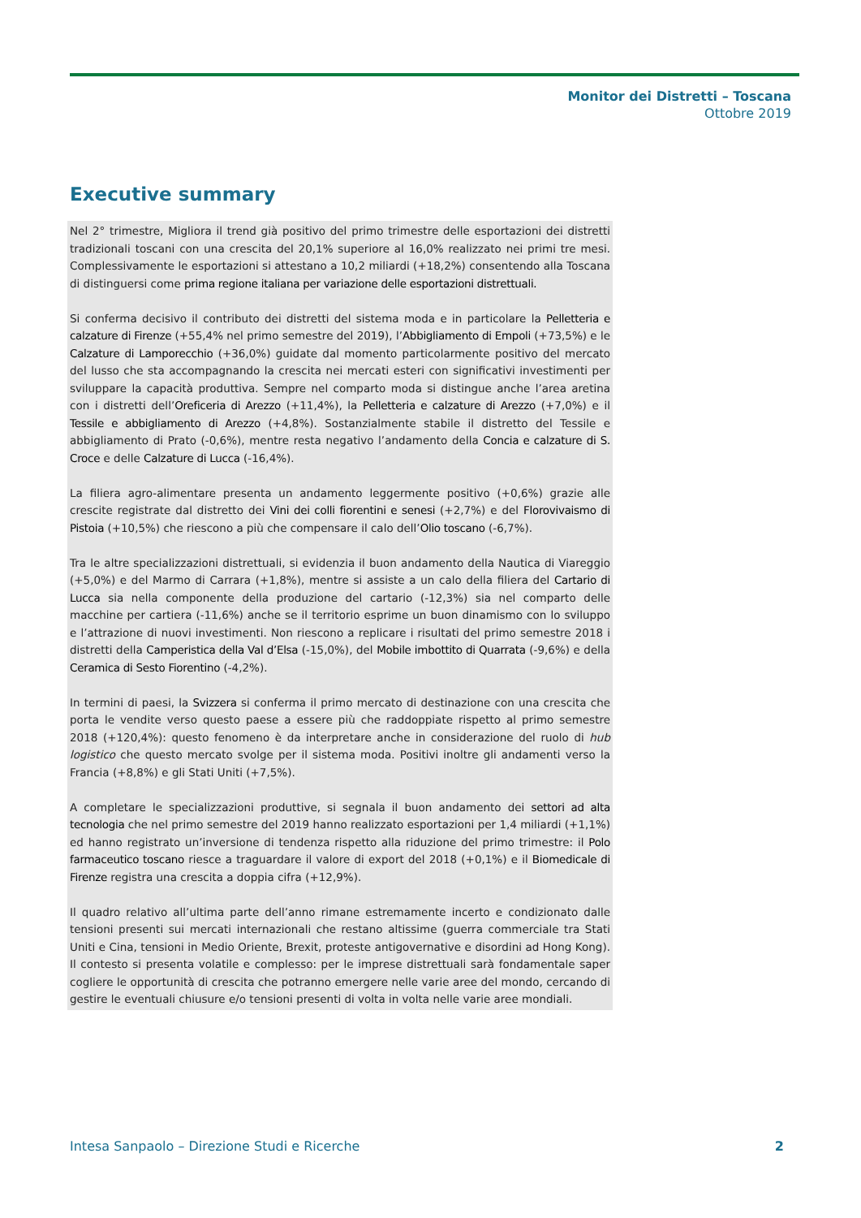Monitor dei Distretti – Toscana
Ottobre 2019
Executive summary
Nel 2° trimestre, Migliora il trend già positivo del primo trimestre delle esportazioni dei distretti tradizionali toscani con una crescita del 20,1% superiore al 16,0% realizzato nei primi tre mesi. Complessivamente le esportazioni si attestano a 10,2 miliardi (+18,2%) consentendo alla Toscana di distinguersi come prima regione italiana per variazione delle esportazioni distrettuali.
Si conferma decisivo il contributo dei distretti del sistema moda e in particolare la Pelletteria e calzature di Firenze (+55,4% nel primo semestre del 2019), l’Abbigliamento di Empoli (+73,5%) e le Calzature di Lamporecchio (+36,0%) guidate dal momento particolarmente positivo del mercato del lusso che sta accompagnando la crescita nei mercati esteri con significativi investimenti per sviluppare la capacità produttiva. Sempre nel comparto moda si distingue anche l’area aretina con i distretti dell’Oreficeria di Arezzo (+11,4%), la Pelletteria e calzature di Arezzo (+7,0%) e il Tessile e abbigliamento di Arezzo (+4,8%). Sostanzialmente stabile il distretto del Tessile e abbigliamento di Prato (-0,6%), mentre resta negativo l’andamento della Concia e calzature di S. Croce e delle Calzature di Lucca (-16,4%).
La filiera agro-alimentare presenta un andamento leggermente positivo (+0,6%) grazie alle crescite registrate dal distretto dei Vini dei colli fiorentini e senesi (+2,7%) e del Florovivaismo di Pistoia (+10,5%) che riescono a più che compensare il calo dell’Olio toscano (-6,7%).
Tra le altre specializzazioni distrettuali, si evidenzia il buon andamento della Nautica di Viareggio (+5,0%) e del Marmo di Carrara (+1,8%), mentre si assiste a un calo della filiera del Cartario di Lucca sia nella componente della produzione del cartario (-12,3%) sia nel comparto delle macchine per cartiera (-11,6%) anche se il territorio esprime un buon dinamismo con lo sviluppo e l’attrazione di nuovi investimenti. Non riescono a replicare i risultati del primo semestre 2018 i distretti della Camperistica della Val d’Elsa (-15,0%), del Mobile imbottito di Quarrata (-9,6%) e della Ceramica di Sesto Fiorentino (-4,2%).
In termini di paesi, la Svizzera si conferma il primo mercato di destinazione con una crescita che porta le vendite verso questo paese a essere più che raddoppiate rispetto al primo semestre 2018 (+120,4%): questo fenomeno è da interpretare anche in considerazione del ruolo di hub logistico che questo mercato svolge per il sistema moda. Positivi inoltre gli andamenti verso la Francia (+8,8%) e gli Stati Uniti (+7,5%).
A completare le specializzazioni produttive, si segnala il buon andamento dei settori ad alta tecnologia che nel primo semestre del 2019 hanno realizzato esportazioni per 1,4 miliardi (+1,1%) ed hanno registrato un’inversione di tendenza rispetto alla riduzione del primo trimestre: il Polo farmaceutico toscano riesce a traguardare il valore di export del 2018 (+0,1%) e il Biomedicale di Firenze registra una crescita a doppia cifra (+12,9%).
Il quadro relativo all’ultima parte dell’anno rimane estremamente incerto e condizionato dalle tensioni presenti sui mercati internazionali che restano altissime (guerra commerciale tra Stati Uniti e Cina, tensioni in Medio Oriente, Brexit, proteste antigovernative e disordini ad Hong Kong). Il contesto si presenta volatile e complesso: per le imprese distrettuali sarà fondamentale saper cogliere le opportunità di crescita che potranno emergere nelle varie aree del mondo, cercando di gestire le eventuali chiusure e/o tensioni presenti di volta in volta nelle varie aree mondiali.
Intesa Sanpaolo – Direzione Studi e Ricerche 2